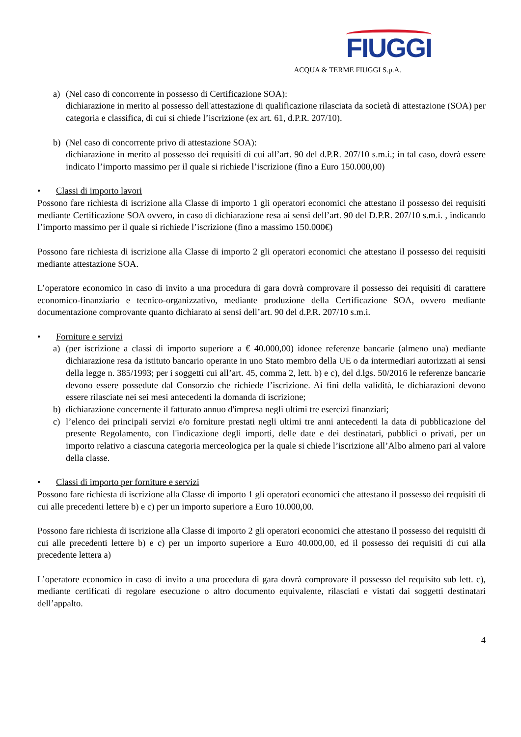FIUGGI
ACQUA & TERME FIUGGI S.p.A.
a) (Nel caso di concorrente in possesso di Certificazione SOA):
dichiarazione in merito al possesso dell'attestazione di qualificazione rilasciata da società di attestazione (SOA) per categoria e classifica, di cui si chiede l’iscrizione (ex art. 61, d.P.R. 207/10).
b) (Nel caso di concorrente privo di attestazione SOA):
dichiarazione in merito al possesso dei requisiti di cui all’art. 90 del d.P.R. 207/10 s.m.i.; in tal caso, dovrà essere indicato l’importo massimo per il quale si richiede l’iscrizione (fino a Euro 150.000,00)
• Classi di importo lavori
Possono fare richiesta di iscrizione alla Classe di importo 1 gli operatori economici che attestano il possesso dei requisiti mediante Certificazione SOA ovvero, in caso di dichiarazione resa ai sensi dell’art. 90 del D.P.R. 207/10 s.m.i. , indicando l’importo massimo per il quale si richiede l’iscrizione (fino a massimo 150.000€)
Possono fare richiesta di iscrizione alla Classe di importo 2 gli operatori economici che attestano il possesso dei requisiti mediante attestazione SOA.
L’operatore economico in caso di invito a una procedura di gara dovrà comprovare il possesso dei requisiti di carattere economico-finanziario e tecnico-organizzativo, mediante produzione della Certificazione SOA, ovvero mediante documentazione comprovante quanto dichiarato ai sensi dell’art. 90 del d.P.R. 207/10 s.m.i.
• Forniture e servizi
a) (per iscrizione a classi di importo superiore a € 40.000,00) idonee referenze bancarie (almeno una) mediante dichiarazione resa da istituto bancario operante in uno Stato membro della UE o da intermediari autorizzati ai sensi della legge n. 385/1993; per i soggetti cui all’art. 45, comma 2, lett. b) e c), del d.lgs. 50/2016 le referenze bancarie devono essere possedute dal Consorzio che richiede l’iscrizione. Ai fini della validità, le dichiarazioni devono essere rilasciate nei sei mesi antecedenti la domanda di iscrizione;
b) dichiarazione concernente il fatturato annuo d'impresa negli ultimi tre esercizi finanziari;
c) l’elenco dei principali servizi e/o forniture prestati negli ultimi tre anni antecedenti la data di pubblicazione del presente Regolamento, con l'indicazione degli importi, delle date e dei destinatari, pubblici o privati, per un importo relativo a ciascuna categoria merceologica per la quale si chiede l’iscrizione all’Albo almeno pari al valore della classe.
• Classi di importo per forniture e servizi
Possono fare richiesta di iscrizione alla Classe di importo 1 gli operatori economici che attestano il possesso dei requisiti di cui alle precedenti lettere b) e c) per un importo superiore a Euro 10.000,00.
Possono fare richiesta di iscrizione alla Classe di importo 2 gli operatori economici che attestano il possesso dei requisiti di cui alle precedenti lettere b) e c) per un importo superiore a Euro 40.000,00, ed il possesso dei requisiti di cui alla precedente lettera a)
L’operatore economico in caso di invito a una procedura di gara dovrà comprovare il possesso del requisito sub lett. c), mediante certificati di regolare esecuzione o altro documento equivalente, rilasciati e vistati dai soggetti destinatari dell’appalto.
4